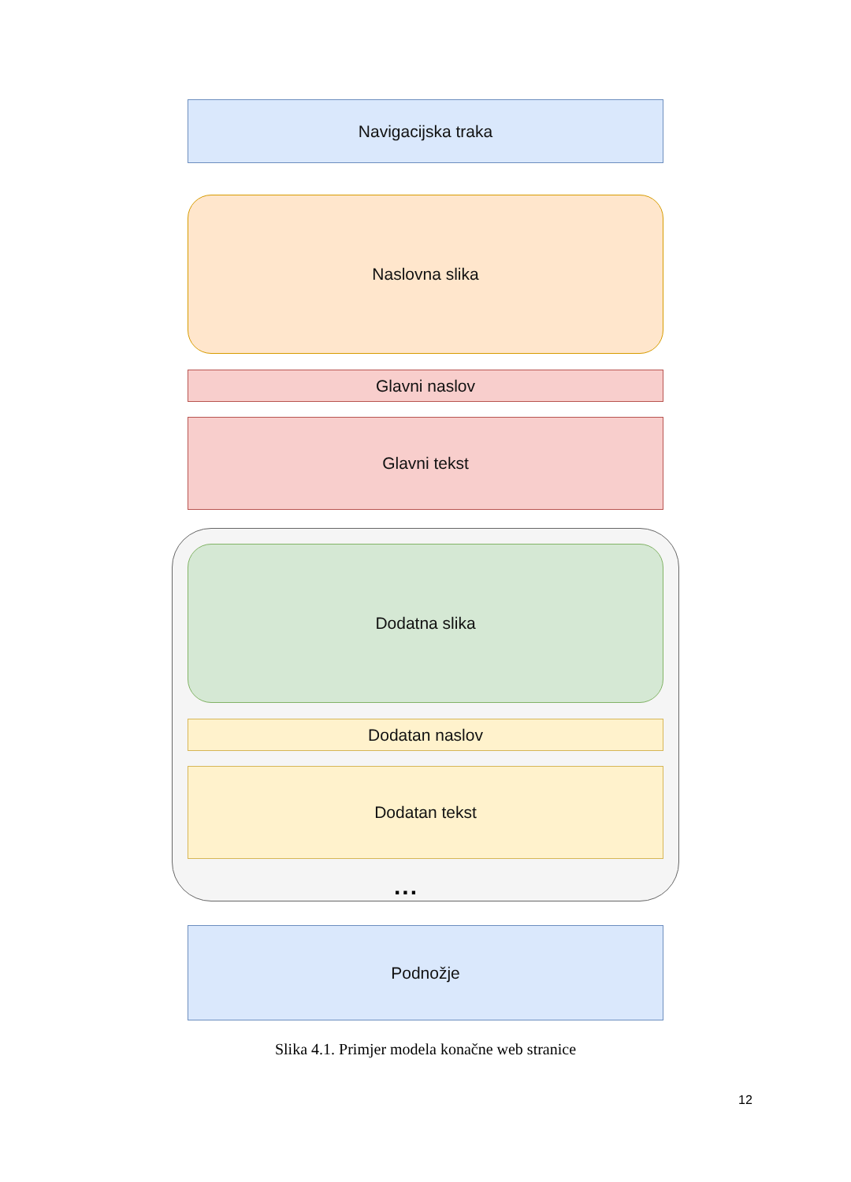Navigacijska traka
Naslovna slika
Glavni naslov
Glavni tekst
Dodatna slika
Dodatan naslov
Dodatan tekst
...
Podnožje
Slika 4.1. Primjer modela konačne web stranice
12